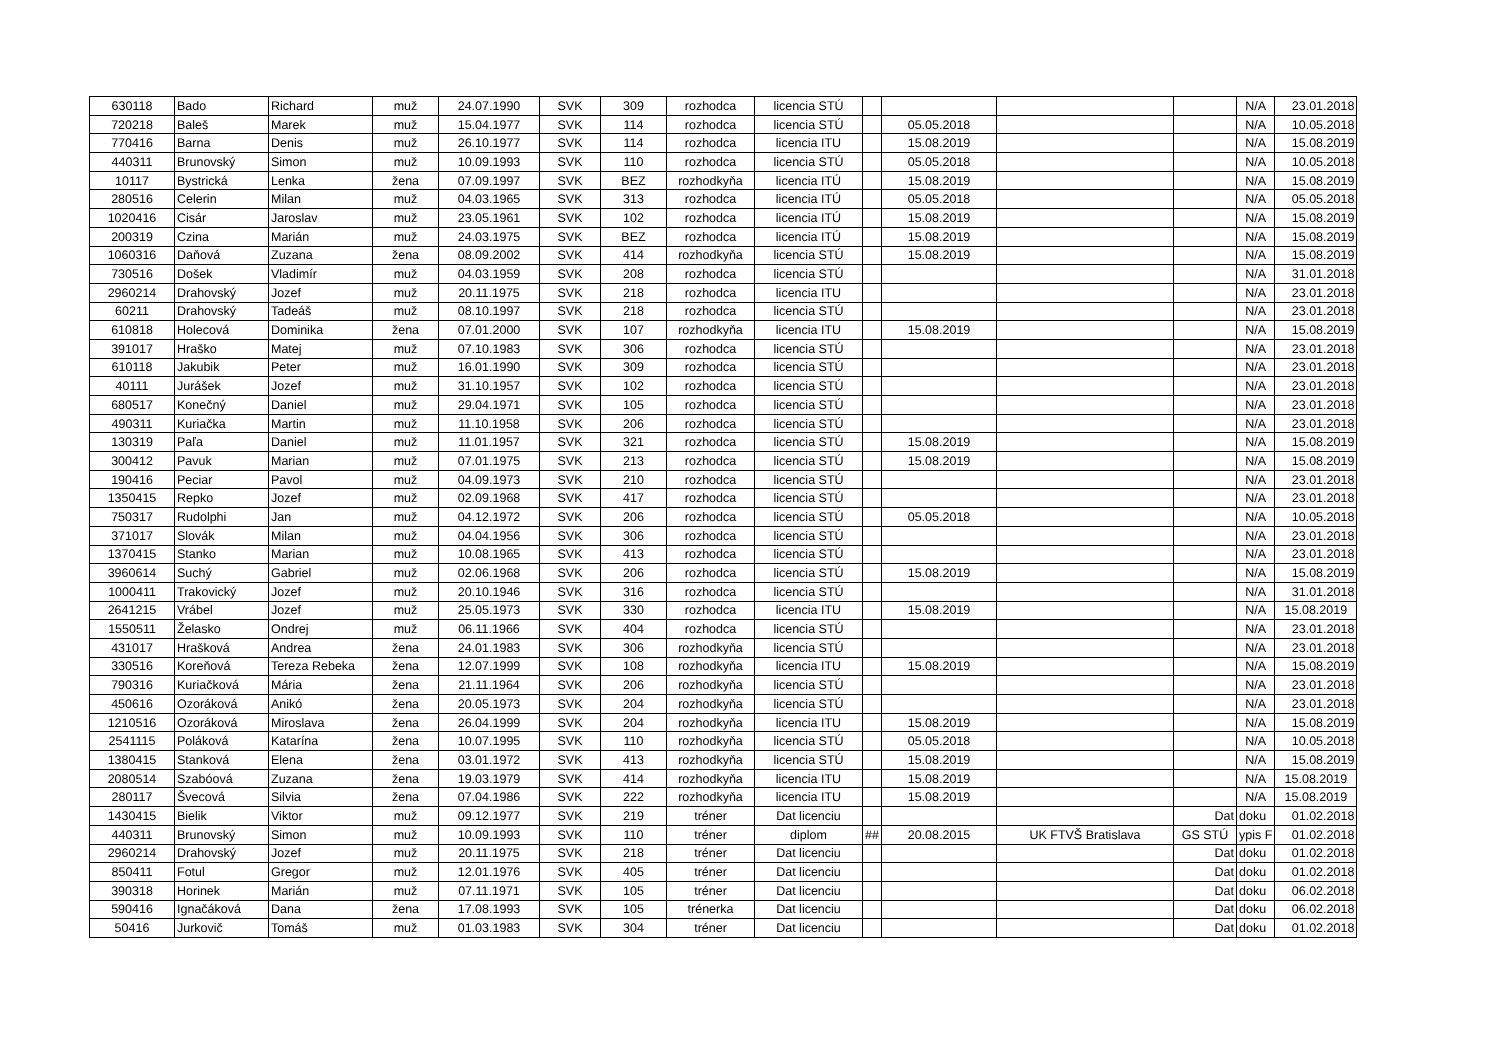| 630118 | Bado | Richard | muž | 24.07.1990 | SVK | 309 | rozhodca | licencia STÚ | | | | | N/A | 23.01.2018 |
| 720218 | Baleš | Marek | muž | 15.04.1977 | SVK | 114 | rozhodca | licencia STÚ | | 05.05.2018 | | | N/A | 10.05.2018 |
| 770416 | Barna | Denis | muž | 26.10.1977 | SVK | 114 | rozhodca | licencia ITU | | 15.08.2019 | | | N/A | 15.08.2019 |
| 440311 | Brunovský | Simon | muž | 10.09.1993 | SVK | 110 | rozhodca | licencia STÚ | | 05.05.2018 | | | N/A | 10.05.2018 |
| 10117 | Bystrická | Lenka | žena | 07.09.1997 | SVK | BEZ | rozhodkyňa | licencia ITÚ | | 15.08.2019 | | | N/A | 15.08.2019 |
| 280516 | Celerin | Milan | muž | 04.03.1965 | SVK | 313 | rozhodca | licencia ITÚ | | 05.05.2018 | | | N/A | 05.05.2018 |
| 1020416 | Cisár | Jaroslav | muž | 23.05.1961 | SVK | 102 | rozhodca | licencia ITÚ | | 15.08.2019 | | | N/A | 15.08.2019 |
| 200319 | Czina | Marián | muž | 24.03.1975 | SVK | BEZ | rozhodca | licencia ITÚ | | 15.08.2019 | | | N/A | 15.08.2019 |
| 1060316 | Daňová | Zuzana | žena | 08.09.2002 | SVK | 414 | rozhodkyňa | licencia STÚ | | 15.08.2019 | | | N/A | 15.08.2019 |
| 730516 | Došek | Vladimír | muž | 04.03.1959 | SVK | 208 | rozhodca | licencia STÚ | | | | | N/A | 31.01.2018 |
| 2960214 | Drahovský | Jozef | muž | 20.11.1975 | SVK | 218 | rozhodca | licencia ITU | | | | | N/A | 23.01.2018 |
| 60211 | Drahovský | Tadeáš | muž | 08.10.1997 | SVK | 218 | rozhodca | licencia STÚ | | | | | N/A | 23.01.2018 |
| 610818 | Holecová | Dominika | žena | 07.01.2000 | SVK | 107 | rozhodkyňa | licencia ITU | | 15.08.2019 | | | N/A | 15.08.2019 |
| 391017 | Hraško | Matej | muž | 07.10.1983 | SVK | 306 | rozhodca | licencia STÚ | | | | | N/A | 23.01.2018 |
| 610118 | Jakubik | Peter | muž | 16.01.1990 | SVK | 309 | rozhodca | licencia STÚ | | | | | N/A | 23.01.2018 |
| 40111 | Jurášek | Jozef | muž | 31.10.1957 | SVK | 102 | rozhodca | licencia STÚ | | | | | N/A | 23.01.2018 |
| 680517 | Konečný | Daniel | muž | 29.04.1971 | SVK | 105 | rozhodca | licencia STÚ | | | | | N/A | 23.01.2018 |
| 490311 | Kuriačka | Martin | muž | 11.10.1958 | SVK | 206 | rozhodca | licencia STÚ | | | | | N/A | 23.01.2018 |
| 130319 | Paľa | Daniel | muž | 11.01.1957 | SVK | 321 | rozhodca | licencia STÚ | | 15.08.2019 | | | N/A | 15.08.2019 |
| 300412 | Pavuk | Marian | muž | 07.01.1975 | SVK | 213 | rozhodca | licencia STÚ | | 15.08.2019 | | | N/A | 15.08.2019 |
| 190416 | Peciar | Pavol | muž | 04.09.1973 | SVK | 210 | rozhodca | licencia STÚ | | | | | N/A | 23.01.2018 |
| 1350415 | Repko | Jozef | muž | 02.09.1968 | SVK | 417 | rozhodca | licencia STÚ | | | | | N/A | 23.01.2018 |
| 750317 | Rudolphi | Jan | muž | 04.12.1972 | SVK | 206 | rozhodca | licencia STÚ | | 05.05.2018 | | | N/A | 10.05.2018 |
| 371017 | Slovák | Milan | muž | 04.04.1956 | SVK | 306 | rozhodca | licencia STÚ | | | | | N/A | 23.01.2018 |
| 1370415 | Stanko | Marian | muž | 10.08.1965 | SVK | 413 | rozhodca | licencia STÚ | | | | | N/A | 23.01.2018 |
| 3960614 | Suchý | Gabriel | muž | 02.06.1968 | SVK | 206 | rozhodca | licencia STÚ | | 15.08.2019 | | | N/A | 15.08.2019 |
| 1000411 | Trakovický | Jozef | muž | 20.10.1946 | SVK | 316 | rozhodca | licencia STÚ | | | | | N/A | 31.01.2018 |
| 2641215 | Vrábel | Jozef | muž | 25.05.1973 | SVK | 330 | rozhodca | licencia ITU | | 15.08.2019 | | | N/A | 15.08.2019 |
| 1550511 | Želasko | Ondrej | muž | 06.11.1966 | SVK | 404 | rozhodca | licencia STÚ | | | | | N/A | 23.01.2018 |
| 431017 | Hrašková | Andrea | žena | 24.01.1983 | SVK | 306 | rozhodkyňa | licencia STÚ | | | | | N/A | 23.01.2018 |
| 330516 | Koreňová | Tereza Rebeka | žena | 12.07.1999 | SVK | 108 | rozhodkyňa | licencia ITU | | 15.08.2019 | | | N/A | 15.08.2019 |
| 790316 | Kuriačková | Mária | žena | 21.11.1964 | SVK | 206 | rozhodkyňa | licencia STÚ | | | | | N/A | 23.01.2018 |
| 450616 | Ozoráková | Anikó | žena | 20.05.1973 | SVK | 204 | rozhodkyňa | licencia STÚ | | | | | N/A | 23.01.2018 |
| 1210516 | Ozoráková | Miroslava | žena | 26.04.1999 | SVK | 204 | rozhodkyňa | licencia ITU | | 15.08.2019 | | | N/A | 15.08.2019 |
| 2541115 | Poláková | Katarína | žena | 10.07.1995 | SVK | 110 | rozhodkyňa | licencia STÚ | | 05.05.2018 | | | N/A | 10.05.2018 |
| 1380415 | Stanková | Elena | žena | 03.01.1972 | SVK | 413 | rozhodkyňa | licencia STÚ | | 15.08.2019 | | | N/A | 15.08.2019 |
| 2080514 | Szabóová | Zuzana | žena | 19.03.1979 | SVK | 414 | rozhodkyňa | licencia ITU | | 15.08.2019 | | | N/A | 15.08.2019 |
| 280117 | Švecová | Silvia | žena | 07.04.1986 | SVK | 222 | rozhodkyňa | licencia ITU | | 15.08.2019 | | | N/A | 15.08.2019 |
| 1430415 | Bielik | Viktor | muž | 09.12.1977 | SVK | 219 | tréner | Dat licenciu | | | | Dat | doku | 01.02.2018 |
| 440311 | Brunovský | Simon | muž | 10.09.1993 | SVK | 110 | tréner | diplom | ## | 20.08.2015 | UK FTVŠ Bratislava | GS STÚ | ypis F | 01.02.2018 |
| 2960214 | Drahovský | Jozef | muž | 20.11.1975 | SVK | 218 | tréner | Dat licenciu | | | | Dat | doku | 01.02.2018 |
| 850411 | Fotul | Gregor | muž | 12.01.1976 | SVK | 405 | tréner | Dat licenciu | | | | Dat | doku | 01.02.2018 |
| 390318 | Horinek | Marián | muž | 07.11.1971 | SVK | 105 | tréner | Dat licenciu | | | | Dat | doku | 06.02.2018 |
| 590416 | Ignačáková | Dana | žena | 17.08.1993 | SVK | 105 | trénerka | Dat licenciu | | | | Dat | doku | 06.02.2018 |
| 50416 | Jurkovič | Tomáš | muž | 01.03.1983 | SVK | 304 | tréner | Dat licenciu | | | | Dat | doku | 01.02.2018 |